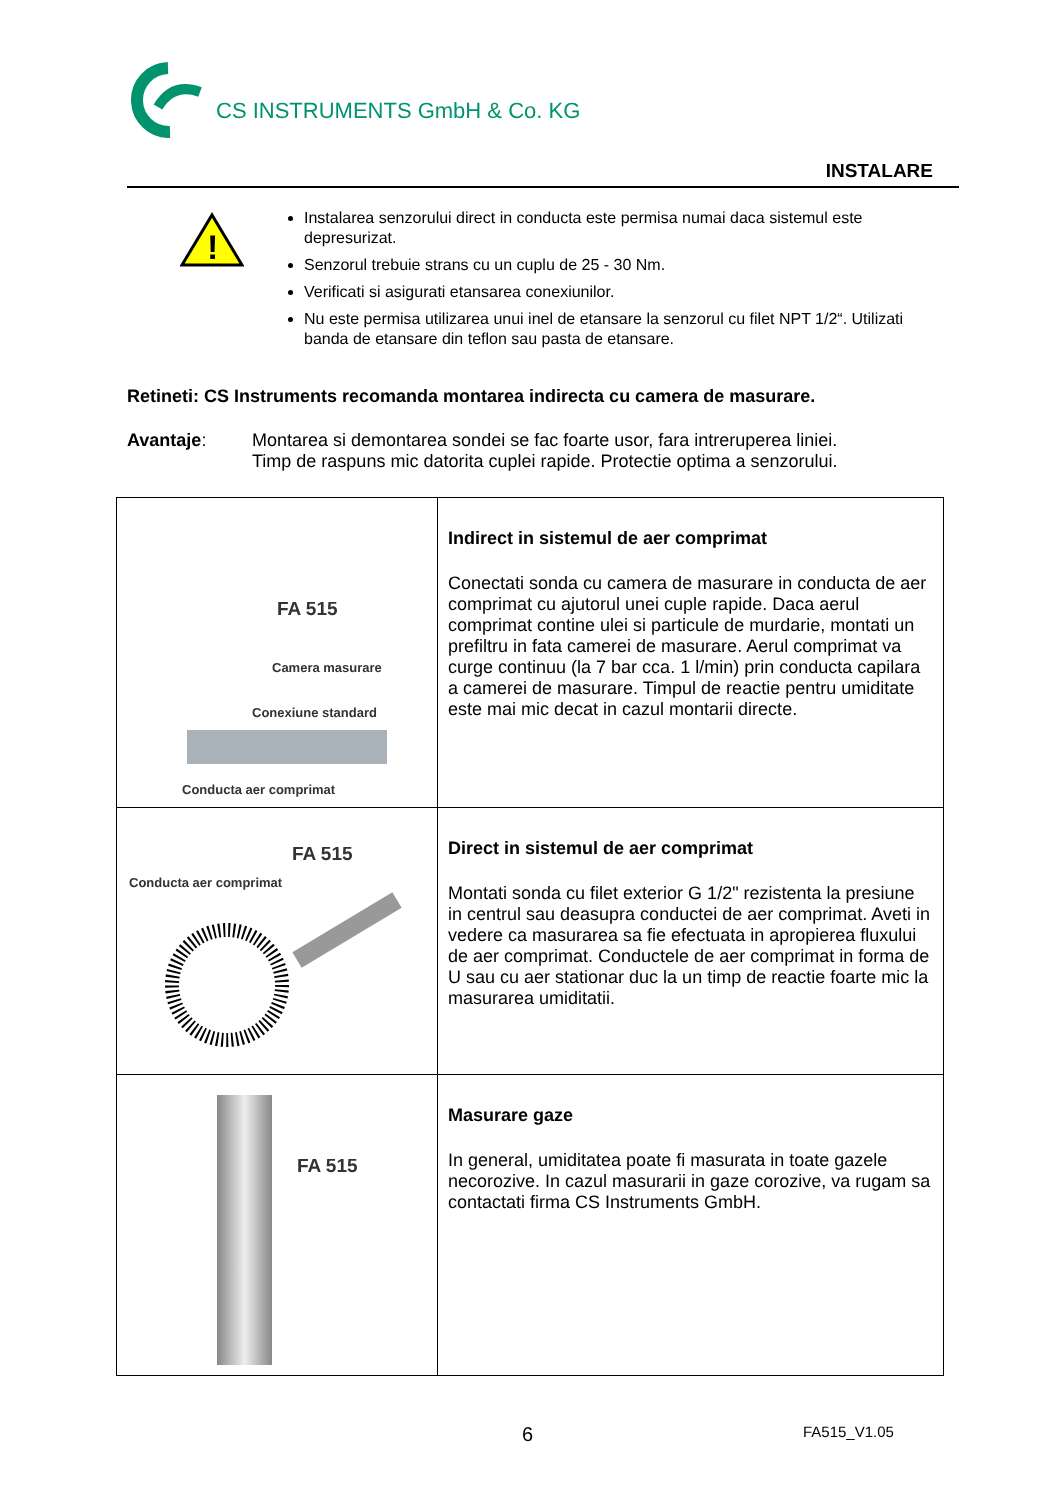CS INSTRUMENTS GmbH & Co. KG
INSTALARE
!
Instalarea senzorului direct in conducta este permisa numai daca sistemul este depresurizat.
Senzorul trebuie strans cu un cuplu de 25 - 30 Nm.
Verificati si asigurati etansarea conexiunilor.
Nu este permisa utilizarea unui inel de etansare la senzorul cu filet NPT 1/2“. Utilizati banda de etansare din teflon sau pasta de etansare.
Retineti: CS Instruments recomanda montarea indirecta cu camera de masurare.
Avantaje: Montarea si demontarea sondei se fac foarte usor, fara intreruperea liniei.
Timp de raspuns mic datorita cuplei rapide. Protectie optima a senzorului.
| FA 515 Camera masurare Conexiune standard Conducta aer comprimat | Indirect in sistemul de aer comprimat Conectati sonda cu camera de masurare in conducta de aer comprimat cu ajutorul unei cuple rapide. Daca aerul comprimat contine ulei si particule de murdarie, montati un prefiltru in fata camerei de masurare. Aerul comprimat va curge continuu (la 7 bar cca. 1 l/min) prin conducta capilara a camerei de masurare. Timpul de reactie pentru umiditate este mai mic decat in cazul montarii directe. |
| FA 515 Conducta aer comprimat | Direct in sistemul de aer comprimat Montati sonda cu filet exterior G 1/2" rezistenta la presiune in centrul sau deasupra conductei de aer comprimat. Aveti in vedere ca masurarea sa fie efectuata in apropierea fluxului de aer comprimat. Conductele de aer comprimat in forma de U sau cu aer stationar duc la un timp de reactie foarte mic la masurarea umiditatii. |
| FA 515 | Masurare gaze In general, umiditatea poate fi masurata in toate gazele necorozive. In cazul masurarii in gaze corozive, va rugam sa contactati firma CS Instruments GmbH. |
6 FA515_V1.05